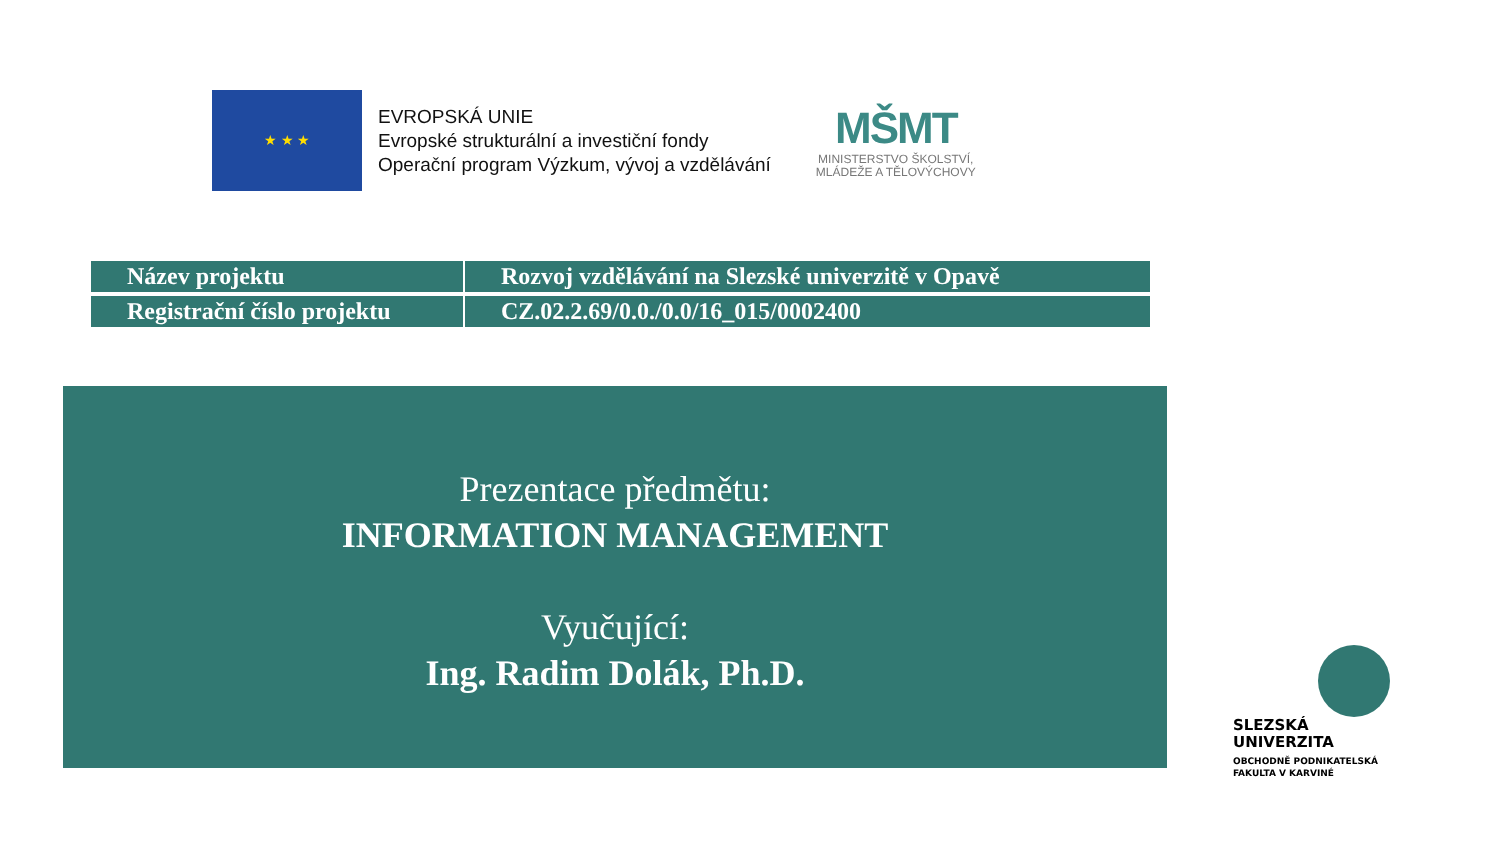★ ★ ★
EVROPSKÁ UNIE
Evropské strukturální a investiční fondy
Operační program Výzkum, vývoj a vzdělávání
MŠMT
MINISTERSTVO ŠKOLSTVÍ,
MLÁDEŽE A TĚLOVÝCHOVY
| Název projektu | Rozvoj vzdělávání na Slezské univerzitě v Opavě |
| Registrační číslo projektu | CZ.02.2.69/0.0./0.0/16_015/0002400 |
Prezentace předmětu:
INFORMATION MANAGEMENT
Vyučující:
Ing. Radim Dolák, Ph.D.
SLEZSKÁ
UNIVERZITA
OBCHODNĚ PODNIKATELSKÁ
FAKULTA V KARVINÉ